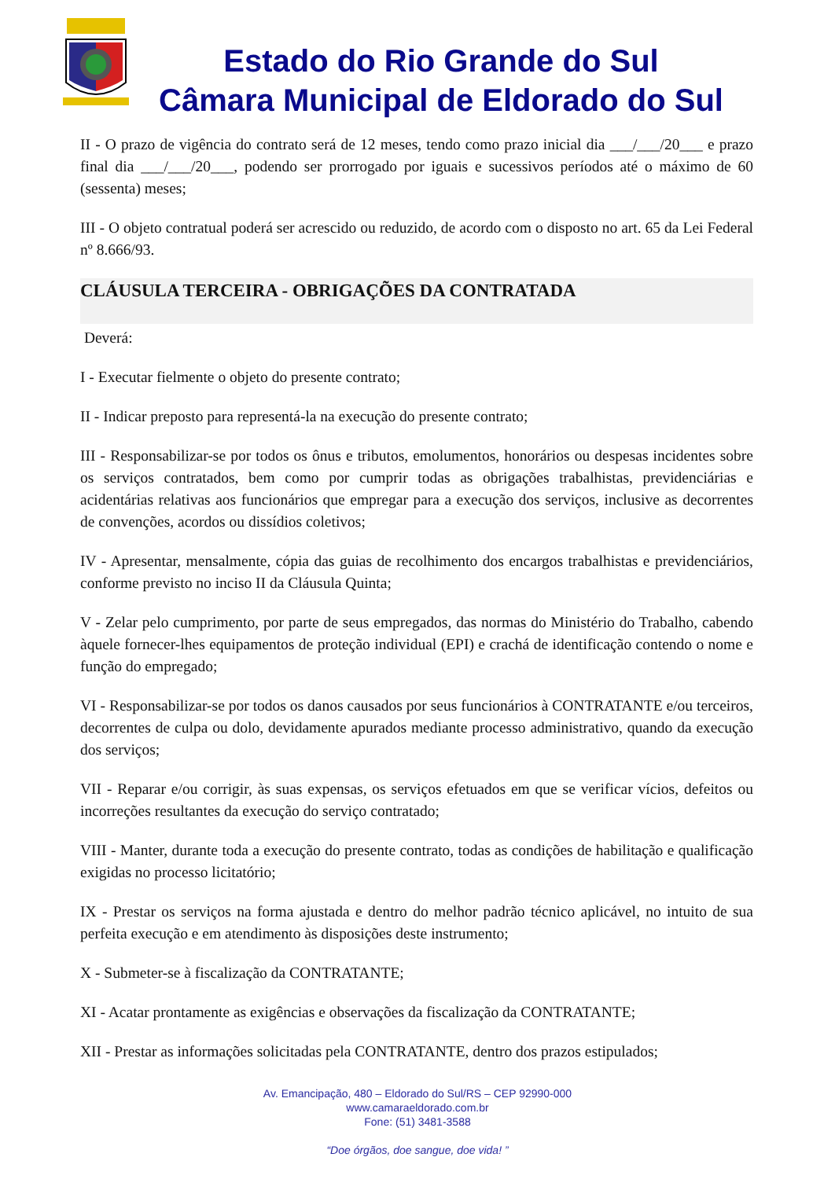Estado do Rio Grande do Sul
Câmara Municipal de Eldorado do Sul
II - O prazo de vigência do contrato será de 12 meses, tendo como prazo inicial dia ___/___/20___ e prazo final dia ___/___/20___, podendo ser prorrogado por iguais e sucessivos períodos até o máximo de 60 (sessenta) meses;
III - O objeto contratual poderá ser acrescido ou reduzido, de acordo com o disposto no art. 65 da Lei Federal nº 8.666/93.
CLÁUSULA TERCEIRA - OBRIGAÇÕES DA CONTRATADA
Deverá:
I - Executar fielmente o objeto do presente contrato;
II - Indicar preposto para representá-la na execução do presente contrato;
III - Responsabilizar-se por todos os ônus e tributos, emolumentos, honorários ou despesas incidentes sobre os serviços contratados, bem como por cumprir todas as obrigações trabalhistas, previdenciárias e acidentárias relativas aos funcionários que empregar para a execução dos serviços, inclusive as decorrentes de convenções, acordos ou dissídios coletivos;
IV - Apresentar, mensalmente, cópia das guias de recolhimento dos encargos trabalhistas e previdenciários, conforme previsto no inciso II da Cláusula Quinta;
V - Zelar pelo cumprimento, por parte de seus empregados, das normas do Ministério do Trabalho, cabendo àquele fornecer-lhes equipamentos de proteção individual (EPI) e crachá de identificação contendo o nome e função do empregado;
VI - Responsabilizar-se por todos os danos causados por seus funcionários à CONTRATANTE e/ou terceiros, decorrentes de culpa ou dolo, devidamente apurados mediante processo administrativo, quando da execução dos serviços;
VII - Reparar e/ou corrigir, às suas expensas, os serviços efetuados em que se verificar vícios, defeitos ou incorreções resultantes da execução do serviço contratado;
VIII - Manter, durante toda a execução do presente contrato, todas as condições de habilitação e qualificação exigidas no processo licitatório;
IX - Prestar os serviços na forma ajustada e dentro do melhor padrão técnico aplicável, no intuito de sua perfeita execução e em atendimento às disposições deste instrumento;
X - Submeter-se à fiscalização da CONTRATANTE;
XI - Acatar prontamente as exigências e observações da fiscalização da CONTRATANTE;
XII - Prestar as informações solicitadas pela CONTRATANTE, dentro dos prazos estipulados;
Av. Emancipação, 480 – Eldorado do Sul/RS – CEP 92990-000
www.camaraeldorado.com.br
Fone: (51) 3481-3588
“Doe órgãos, doe sangue, doe vida! ”